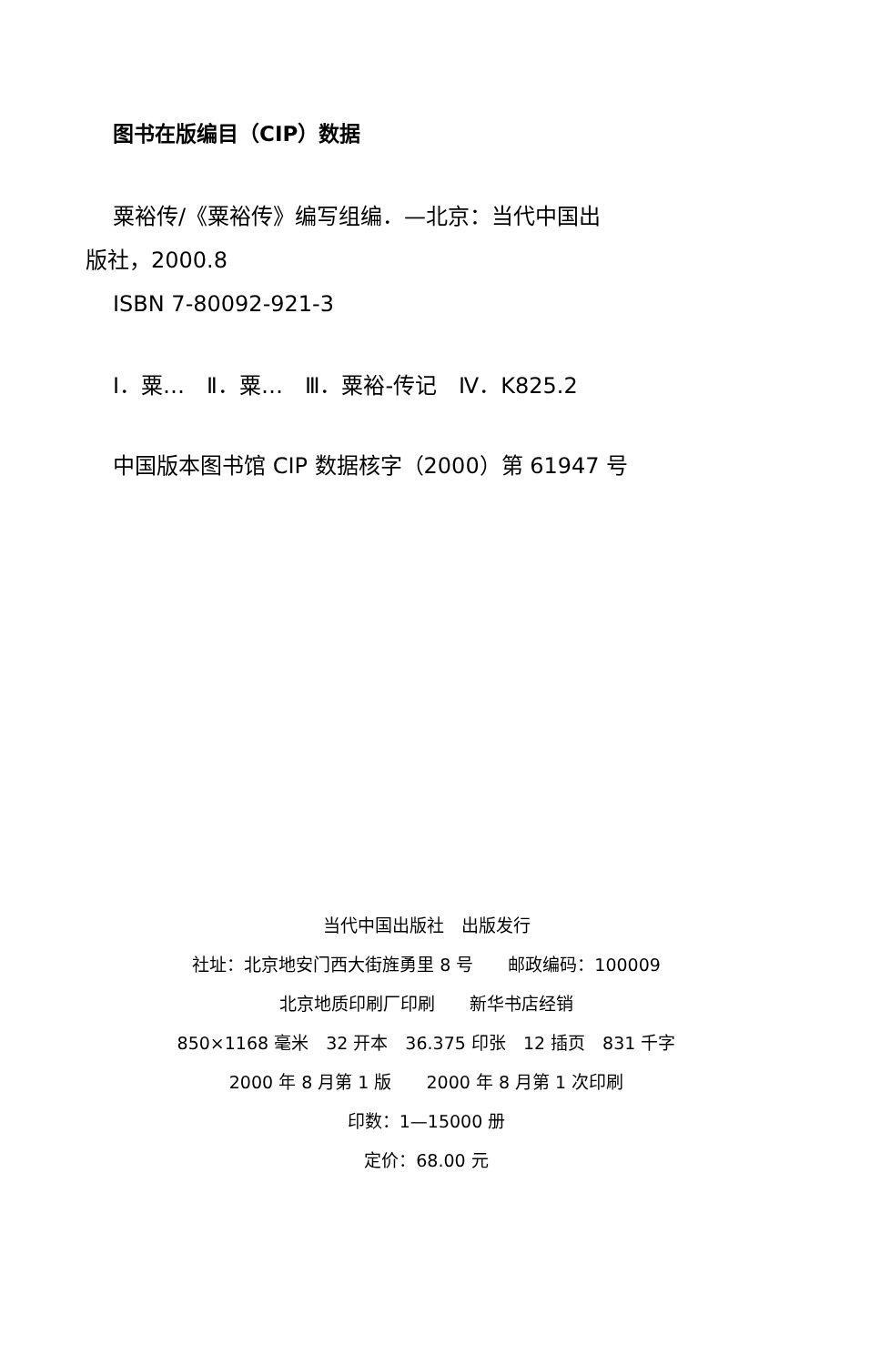图书在版编目（CIP）数据
粟裕传/《粟裕传》编写组编．—北京：当代中国出
版社，2000.8
ISBN 7-80092-921-3
Ⅰ．粟…　Ⅱ．粟…　Ⅲ．粟裕-传记　Ⅳ．K825.2
中国版本图书馆 CIP 数据核字（2000）第 61947 号
当代中国出版社　出版发行
社址：北京地安门西大街旌勇里 8 号　　邮政编码：100009
北京地质印刷厂印刷　　新华书店经销
850×1168 毫米　32 开本　36.375 印张　12 插页　831 千字
2000 年 8 月第 1 版　　2000 年 8 月第 1 次印刷
印数：1—15000 册
定价：68.00 元